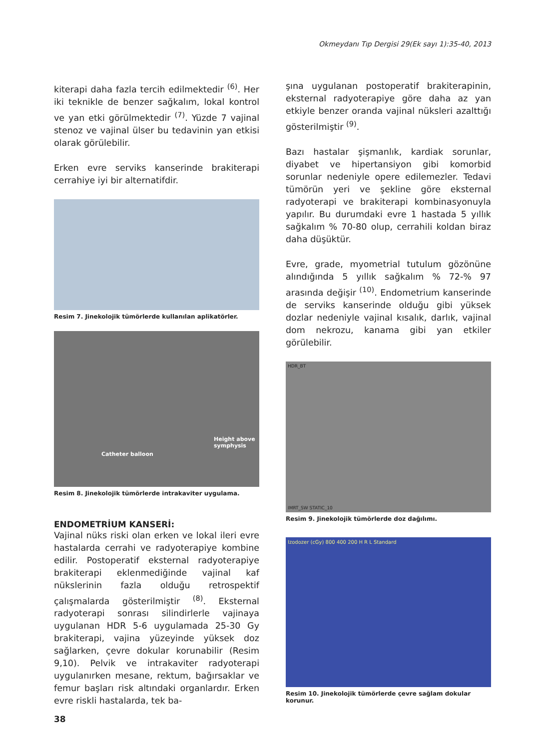Okmeydanı Tıp Dergisi 29(Ek sayı 1):35-40, 2013
kiterapi daha fazla tercih edilmektedir <sup>(6)</sup>. Her iki teknikle de benzer sağkalım, lokal kontrol ve yan etki görülmektedir <sup>(7)</sup>. Yüzde 7 vajinal stenoz ve vajinal ülser bu tedavinin yan etkisi olarak görülebilir.
Erken evre serviks kanserinde brakiterapi cerrahiye iyi bir alternatifdir.
Resim 7. Jinekolojik tümörlerde kullanılan aplikatörler.
Height above symphysis
Catheter balloon
Resim 8. Jinekolojik tümörlerde intrakaviter uygulama.
ENDOMETRİUM KANSERİ:
Vajinal nüks riski olan erken ve lokal ileri evre hastalarda cerrahi ve radyoterapiye kombine edilir. Postoperatif eksternal radyoterapiye brakiterapi eklenmediğinde vajinal kaf nükslerinin fazla olduğu retrospektif çalışmalarda gösterilmiştir <sup>(8)</sup>. Eksternal radyoterapi sonrası silindirlerle vajinaya uygulanan HDR 5-6 uygulamada 25-30 Gy brakiterapi, vajina yüzeyinde yüksek doz sağlarken, çevre dokular korunabilir (Resim 9,10). Pelvik ve intrakaviter radyoterapi uygulanırken mesane, rektum, bağırsaklar ve femur başları risk altındaki organlardır. Erken evre riskli hastalarda, tek ba-
şına uygulanan postoperatif brakiterapinin, eksternal radyoterapiye göre daha az yan etkiyle benzer oranda vajinal nüksleri azalttığı gösterilmiştir <sup>(9)</sup>.
Bazı hastalar şişmanlık, kardiak sorunlar, diyabet ve hipertansiyon gibi komorbid sorunlar nedeniyle opere edilemezler. Tedavi tümörün yeri ve şekline göre eksternal radyoterapi ve brakiterapi kombinasyonuyla yapılır. Bu durumdaki evre 1 hastada 5 yıllık sağkalım % 70-80 olup, cerrahili koldan biraz daha düşüktür.
Evre, grade, myometrial tutulum gözönüne alındığında 5 yıllık sağkalım % 72-% 97 arasında değişir <sup>(10)</sup>. Endometrium kanserinde de serviks kanserinde olduğu gibi yüksek dozlar nedeniyle vajinal kısalık, darlık, vajinal dom nekrozu, kanama gibi yan etkiler görülebilir.
HDR_BT
IMRT_SW STATIC_10
Resim 9. Jinekolojik tümörlerde doz dağılımı.
Izodozer (cGy) 800 400 200 H R L Standard
Resim 10. Jinekolojik tümörlerde çevre sağlam dokular korunur.
38